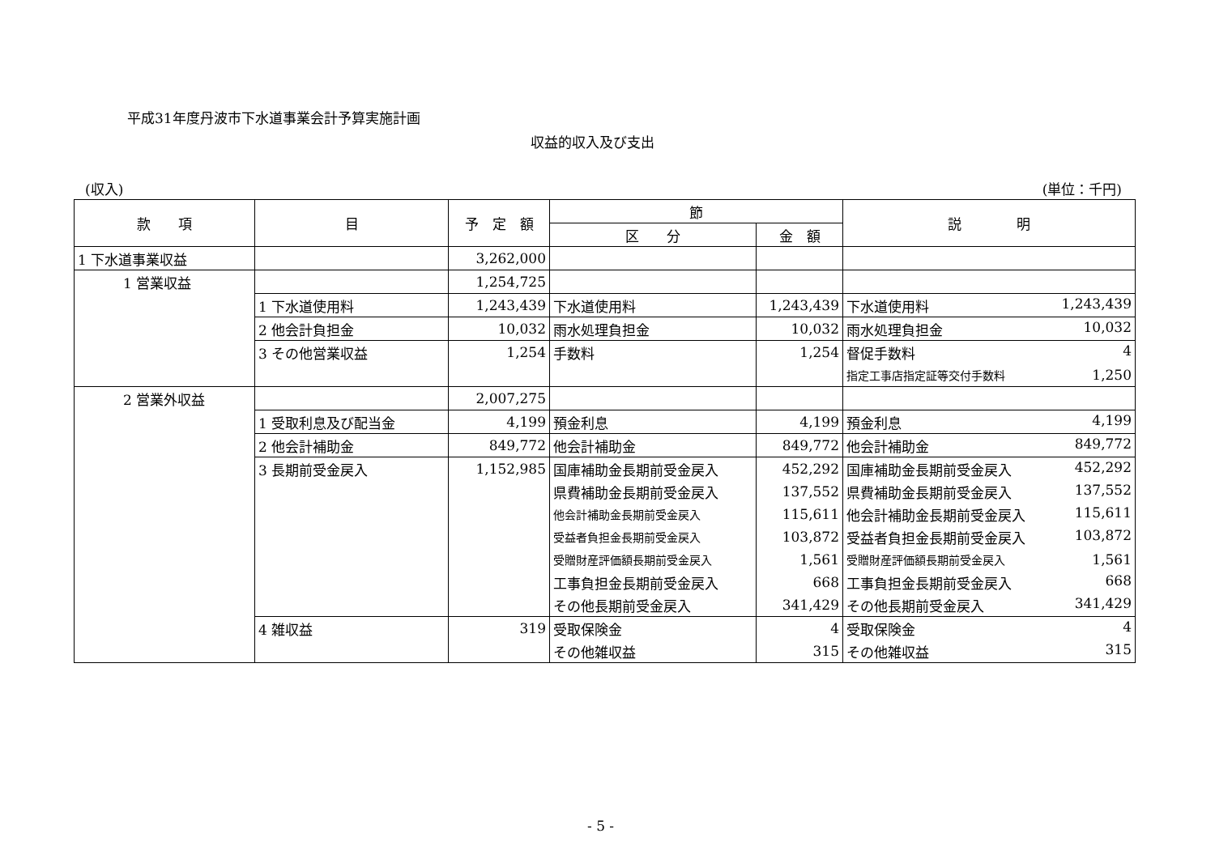平成31年度丹波市下水道事業会計予算実施計画
収益的収入及び支出
(収入) (単位：千円)
| 款 項 | 目 | 予 定 額 | 節 | | 説 明 |
| --- | --- | --- | --- | --- | --- |
| | | | 区 分 | 金 額 | |
| 1 下水道事業収益 | | 3,262,000 | | | |
| 1 営業収益 | | 1,254,725 | | | |
| | 1 下水道使用料 | 1,243,439 | 下水道使用料 | 1,243,439 | 下水道使用料 1,243,439 |
| | 2 他会計負担金 | 10,032 | 雨水処理負担金 | 10,032 | 雨水処理負担金 10,032 |
| | 3 その他営業収益 | 1,254 | 手数料 | 1,254 | 督促手数料 4 |
| | | | | | 指定工事店指定証等交付手数料 1,250 |
| 2 営業外収益 | | 2,007,275 | | | |
| | 1 受取利息及び配当金 | 4,199 | 預金利息 | 4,199 | 預金利息 4,199 |
| | 2 他会計補助金 | 849,772 | 他会計補助金 | 849,772 | 他会計補助金 849,772 |
| | 3 長期前受金戻入 | 1,152,985 | 国庫補助金長期前受金戻入 | 452,292 | 国庫補助金長期前受金戻入 452,292 |
| | | | 県費補助金長期前受金戻入 | 137,552 | 県費補助金長期前受金戻入 137,552 |
| | | | 他会計補助金長期前受金戻入 | 115,611 | 他会計補助金長期前受金戻入 115,611 |
| | | | 受益者負担金長期前受金戻入 | 103,872 | 受益者負担金長期前受金戻入 103,872 |
| | | | 受贈財産評価額長期前受金戻入 | 1,561 | 受贈財産評価額長期前受金戻入 1,561 |
| | | | 工事負担金長期前受金戻入 | 668 | 工事負担金長期前受金戻入 668 |
| | | | その他長期前受金戻入 | 341,429 | その他長期前受金戻入 341,429 |
| | 4 雑収益 | 319 | 受取保険金 | 4 | 受取保険金 4 |
| | | | その他雑収益 | 315 | その他雑収益 315 |
- 5 -